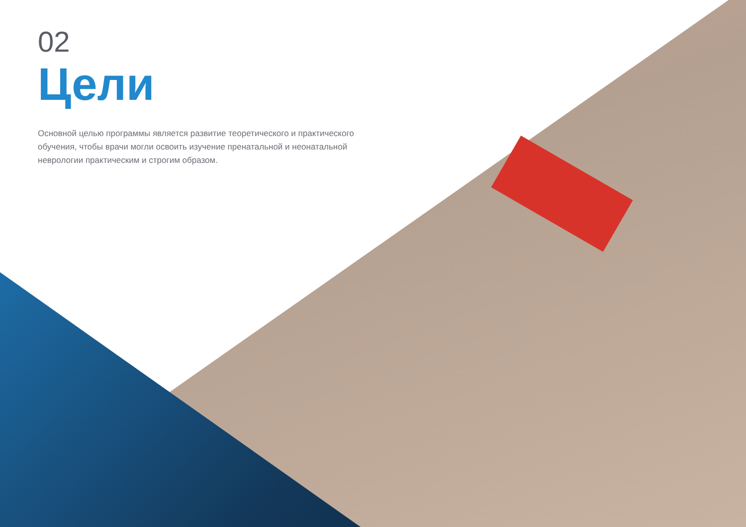02
Цели
Основной целью программы является развитие теоретического и практического обучения, чтобы врачи могли освоить изучение пренатальной и неонатальной неврологии практическим и строгим образом.